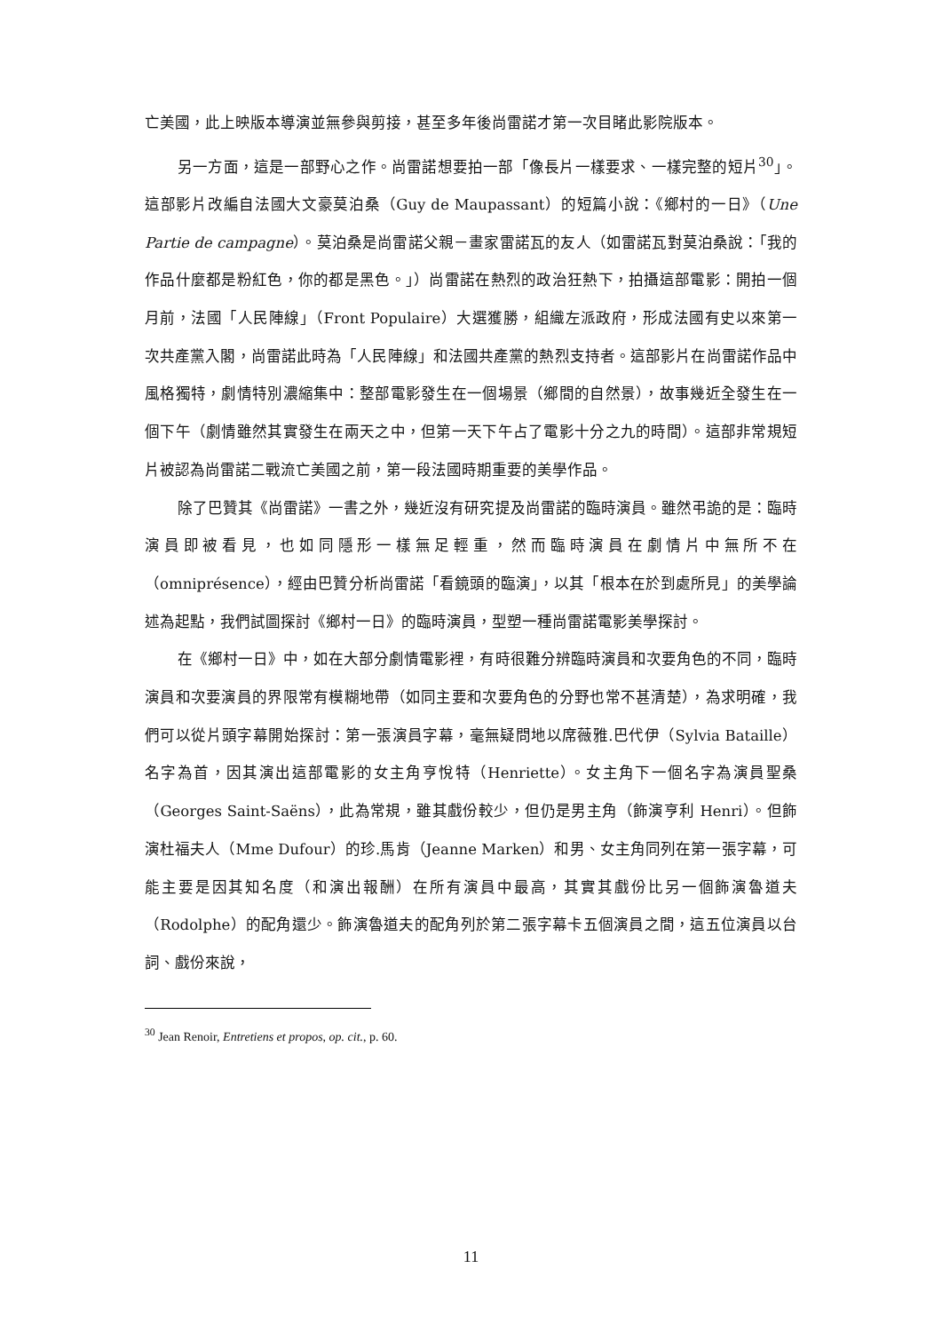亡美國，此上映版本導演並無參與剪接，甚至多年後尚雷諾才第一次目睹此影院版本。
另一方面，這是一部野心之作。尚雷諾想要拍一部「像長片一樣要求、一樣完整的短片<sup>30</sup>」。這部影片改編自法國大文豪莫泊桑（Guy de Maupassant）的短篇小說：《鄉村的一日》（Une Partie de campagne）。莫泊桑是尚雷諾父親－畫家雷諾瓦的友人（如雷諾瓦對莫泊桑說：「我的作品什麼都是粉紅色，你的都是黑色。」）尚雷諾在熱烈的政治狂熱下，拍攝這部電影：開拍一個月前，法國「人民陣線」（Front Populaire）大選獲勝，組織左派政府，形成法國有史以來第一次共產黨入閣，尚雷諾此時為「人民陣線」和法國共產黨的熱烈支持者。這部影片在尚雷諾作品中風格獨特，劇情特別濃縮集中：整部電影發生在一個場景（鄉間的自然景），故事幾近全發生在一個下午（劇情雖然其實發生在兩天之中，但第一天下午占了電影十分之九的時間）。這部非常規短片被認為尚雷諾二戰流亡美國之前，第一段法國時期重要的美學作品。
除了巴贊其《尚雷諾》一書之外，幾近沒有研究提及尚雷諾的臨時演員。雖然弔詭的是：臨時演員即被看見，也如同隱形一樣無足輕重，然而臨時演員在劇情片中無所不在（omniprésence），經由巴贊分析尚雷諾「看鏡頭的臨演」，以其「根本在於到處所見」的美學論述為起點，我們試圖探討《鄉村一日》的臨時演員，型塑一種尚雷諾電影美學探討。
在《鄉村一日》中，如在大部分劇情電影裡，有時很難分辨臨時演員和次要角色的不同，臨時演員和次要演員的界限常有模糊地帶（如同主要和次要角色的分野也常不甚清楚），為求明確，我們可以從片頭字幕開始探討：第一張演員字幕，毫無疑問地以席薇雅.巴代伊（Sylvia Bataille）名字為首，因其演出這部電影的女主角亨悅特（Henriette）。女主角下一個名字為演員聖桑（Georges Saint-Saëns），此為常規，雖其戲份較少，但仍是男主角（飾演亨利 Henri）。但飾演杜福夫人（Mme Dufour）的珍.馬肯（Jeanne Marken）和男、女主角同列在第一張字幕，可能主要是因其知名度（和演出報酬）在所有演員中最高，其實其戲份比另一個飾演魯道夫（Rodolphe）的配角還少。飾演魯道夫的配角列於第二張字幕卡五個演員之間，這五位演員以台詞、戲份來說，
<sup>30</sup> Jean Renoir, Entretiens et propos, op. cit., p. 60.
11